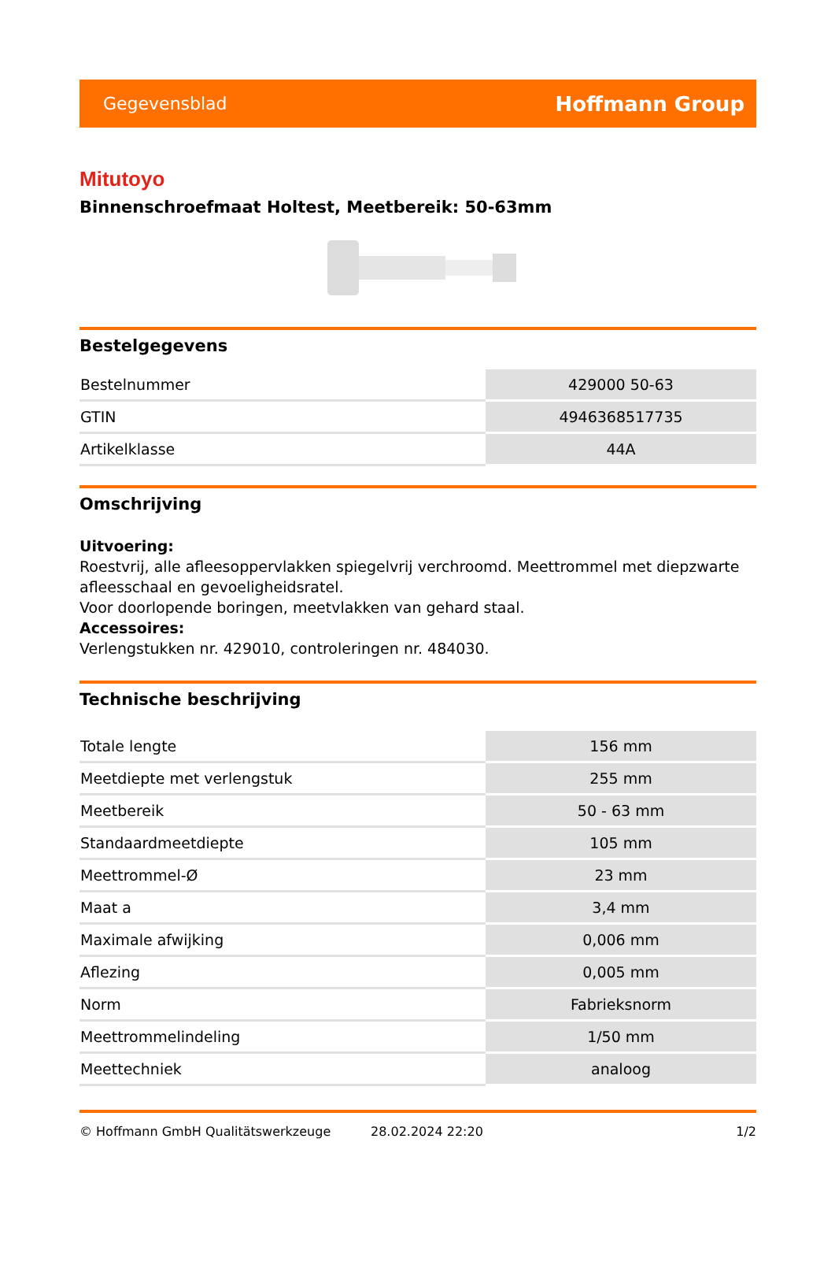Gegevensblad Hoffmann Group
Mitutoyo
Binnenschroefmaat Holtest, Meetbereik: 50-63mm
Bestelgegevens
| Bestelnummer | 429000 50-63 |
| GTIN | 4946368517735 |
| Artikelklasse | 44A |
Omschrijving
Uitvoering:
Roestvrij, alle afleesoppervlakken spiegelvrij verchroomd. Meettrommel met diepzwarte afleesschaal en gevoeligheidsratel.
Voor doorlopende boringen, meetvlakken van gehard staal.
Accessoires:
Verlengstukken nr. 429010, controleringen nr. 484030.
Technische beschrijving
| Totale lengte | 156 mm |
| Meetdiepte met verlengstuk | 255 mm |
| Meetbereik | 50 - 63 mm |
| Standaardmeetdiepte | 105 mm |
| Meettrommel-Ø | 23 mm |
| Maat a | 3,4 mm |
| Maximale afwijking | 0,006 mm |
| Aflezing | 0,005 mm |
| Norm | Fabrieksnorm |
| Meettrommelindeling | 1/50 mm |
| Meettechniek | analoog |
© Hoffmann GmbH Qualitätswerkzeuge 28.02.2024 22:20 1/2